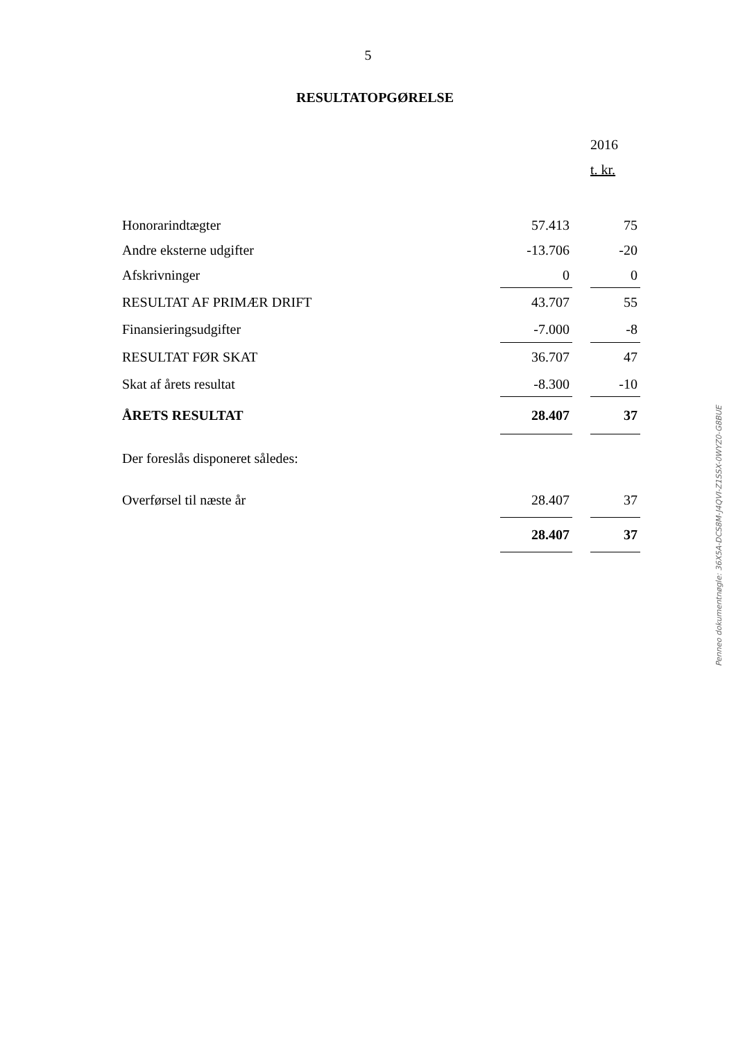5
RESULTATOPGØRELSE
| | | | 2016 |
| | | | t. kr. |
| Honorarindtægter | 57.413 | | 75 |
| Andre eksterne udgifter | -13.706 | | -20 |
| Afskrivninger | 0 | | 0 |
| RESULTAT AF PRIMÆR DRIFT | 43.707 | | 55 |
| Finansieringsudgifter | -7.000 | | -8 |
| RESULTAT FØR SKAT | 36.707 | | 47 |
| Skat af årets resultat | -8.300 | | -10 |
| ÅRETS RESULTAT | 28.407 | | 37 |
| Der foreslås disponeret således: | | | |
| Overførsel til næste år | 28.407 | | 37 |
| | 28.407 | | 37 |
Penneo dokumentnøgle: 36X5A-DCS8M-J4QVI-Z1SSX-0WYZ0-G8BUE